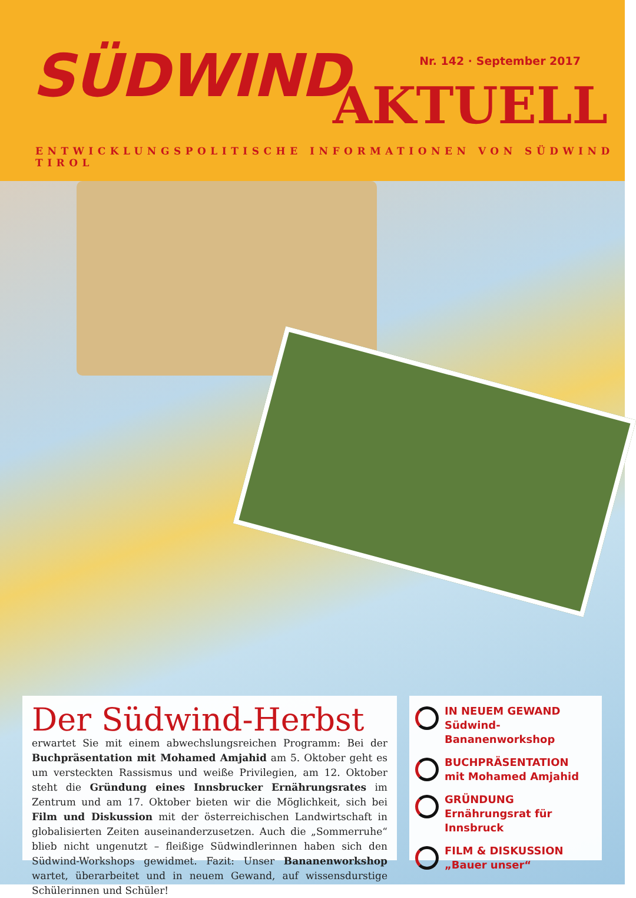SÜDWIND Nr. 142 · September 2017
AKTUELL
ENTWICKLUNGSPOLITISCHE INFORMATIONEN VON SÜDWIND TIROL
Der Südwind-Herbst erwartet Sie mit einem abwechslungsreichen Programm: Bei der Buchpräsentation mit Mohamed Amjahid am 5. Oktober geht es um versteckten Rassismus und weiße Privilegien, am 12. Oktober steht die Gründung eines Innsbrucker Ernährungsrates im Zentrum und am 17. Oktober bieten wir die Möglichkeit, sich bei Film und Diskussion mit der österreichischen Landwirtschaft in globalisierten Zeiten auseinanderzusetzen. Auch die „Sommerruhe“ blieb nicht ungenutzt – fleißige Südwindlerinnen haben sich den Südwind-Workshops gewidmet. Fazit: Unser Bananenworkshop wartet, überarbeitet und in neuem Gewand, auf wissensdurstige Schülerinnen und Schüler!
IN NEUEM GEWAND
Südwind-Bananenworkshop
BUCHPRÄSENTATION
mit Mohamed Amjahid
GRÜNDUNG
Ernährungsrat für Innsbruck
FILM & DISKUSSION
„Bauer unser“